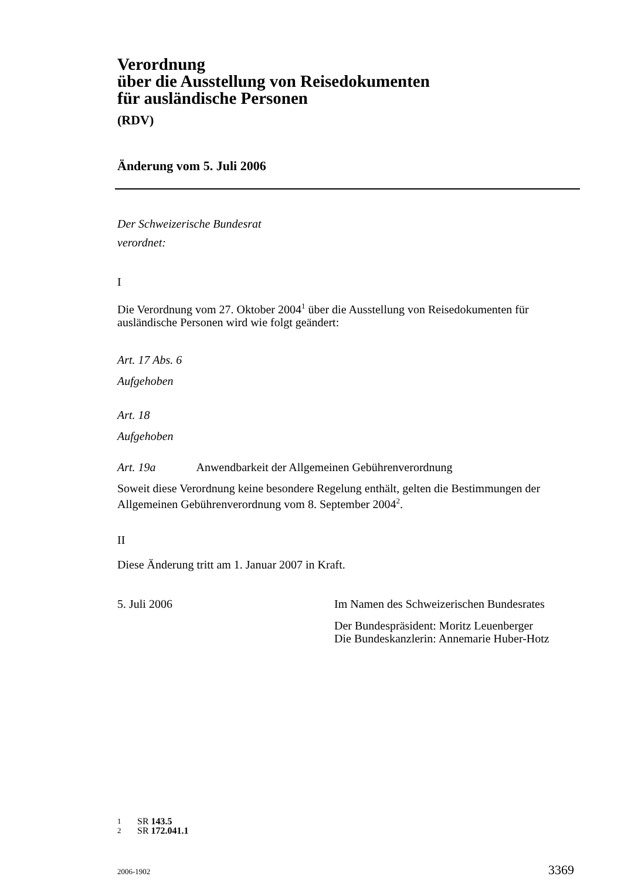Verordnung
über die Ausstellung von Reisedokumenten
für ausländische Personen
(RDV)
Änderung vom 5. Juli 2006
Der Schweizerische Bundesrat
verordnet:
I
Die Verordnung vom 27. Oktober 2004<sup>1</sup> über die Ausstellung von Reisedokumenten für ausländische Personen wird wie folgt geändert:
Art. 17 Abs. 6
Aufgehoben
Art. 18
Aufgehoben
Art. 19a Anwendbarkeit der Allgemeinen Gebührenverordnung
Soweit diese Verordnung keine besondere Regelung enthält, gelten die Bestimmungen der Allgemeinen Gebührenverordnung vom 8. September 2004<sup>2</sup>.
II
Diese Änderung tritt am 1. Januar 2007 in Kraft.
5. Juli 2006 Im Namen des Schweizerischen Bundesrates
Der Bundespräsident: Moritz Leuenberger
Die Bundeskanzlerin: Annemarie Huber-Hotz
1 SR 143.5
2 SR 172.041.1
2006-1902 3369